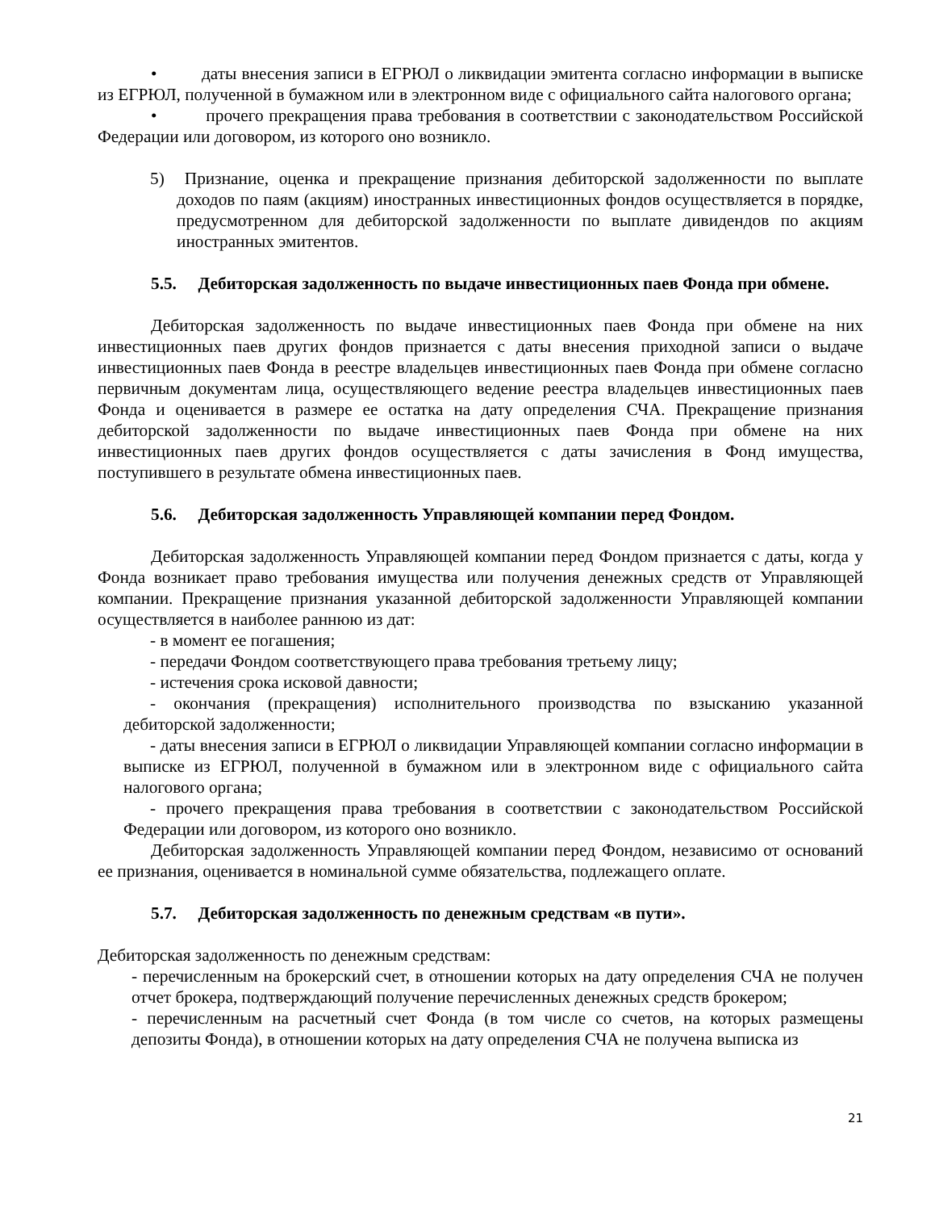• даты внесения записи в ЕГРЮЛ о ликвидации эмитента согласно информации в выписке из ЕГРЮЛ, полученной в бумажном или в электронном виде с официального сайта налогового органа;
• прочего прекращения права требования в соответствии с законодательством Российской Федерации или договором, из которого оно возникло.
5) Признание, оценка и прекращение признания дебиторской задолженности по выплате доходов по паям (акциям) иностранных инвестиционных фондов осуществляется в порядке, предусмотренном для дебиторской задолженности по выплате дивидендов по акциям иностранных эмитентов.
5.5. Дебиторская задолженность по выдаче инвестиционных паев Фонда при обмене.
Дебиторская задолженность по выдаче инвестиционных паев Фонда при обмене на них инвестиционных паев других фондов признается с даты внесения приходной записи о выдаче инвестиционных паев Фонда в реестре владельцев инвестиционных паев Фонда при обмене согласно первичным документам лица, осуществляющего ведение реестра владельцев инвестиционных паев Фонда и оценивается в размере ее остатка на дату определения СЧА. Прекращение признания дебиторской задолженности по выдаче инвестиционных паев Фонда при обмене на них инвестиционных паев других фондов осуществляется с даты зачисления в Фонд имущества, поступившего в результате обмена инвестиционных паев.
5.6. Дебиторская задолженность Управляющей компании перед Фондом.
Дебиторская задолженность Управляющей компании перед Фондом признается с даты, когда у Фонда возникает право требования имущества или получения денежных средств от Управляющей компании. Прекращение признания указанной дебиторской задолженности Управляющей компании осуществляется в наиболее раннюю из дат:
- в момент ее погашения;
- передачи Фондом соответствующего права требования третьему лицу;
- истечения срока исковой давности;
- окончания (прекращения) исполнительного производства по взысканию указанной дебиторской задолженности;
- даты внесения записи в ЕГРЮЛ о ликвидации Управляющей компании согласно информации в выписке из ЕГРЮЛ, полученной в бумажном или в электронном виде с официального сайта налогового органа;
- прочего прекращения права требования в соответствии с законодательством Российской Федерации или договором, из которого оно возникло.
Дебиторская задолженность Управляющей компании перед Фондом, независимо от оснований ее признания, оценивается в номинальной сумме обязательства, подлежащего оплате.
5.7. Дебиторская задолженность по денежным средствам «в пути».
Дебиторская задолженность по денежным средствам:
- перечисленным на брокерский счет, в отношении которых на дату определения СЧА не получен отчет брокера, подтверждающий получение перечисленных денежных средств брокером;
- перечисленным на расчетный счет Фонда (в том числе со счетов, на которых размещены депозиты Фонда), в отношении которых на дату определения СЧА не получена выписка из
21